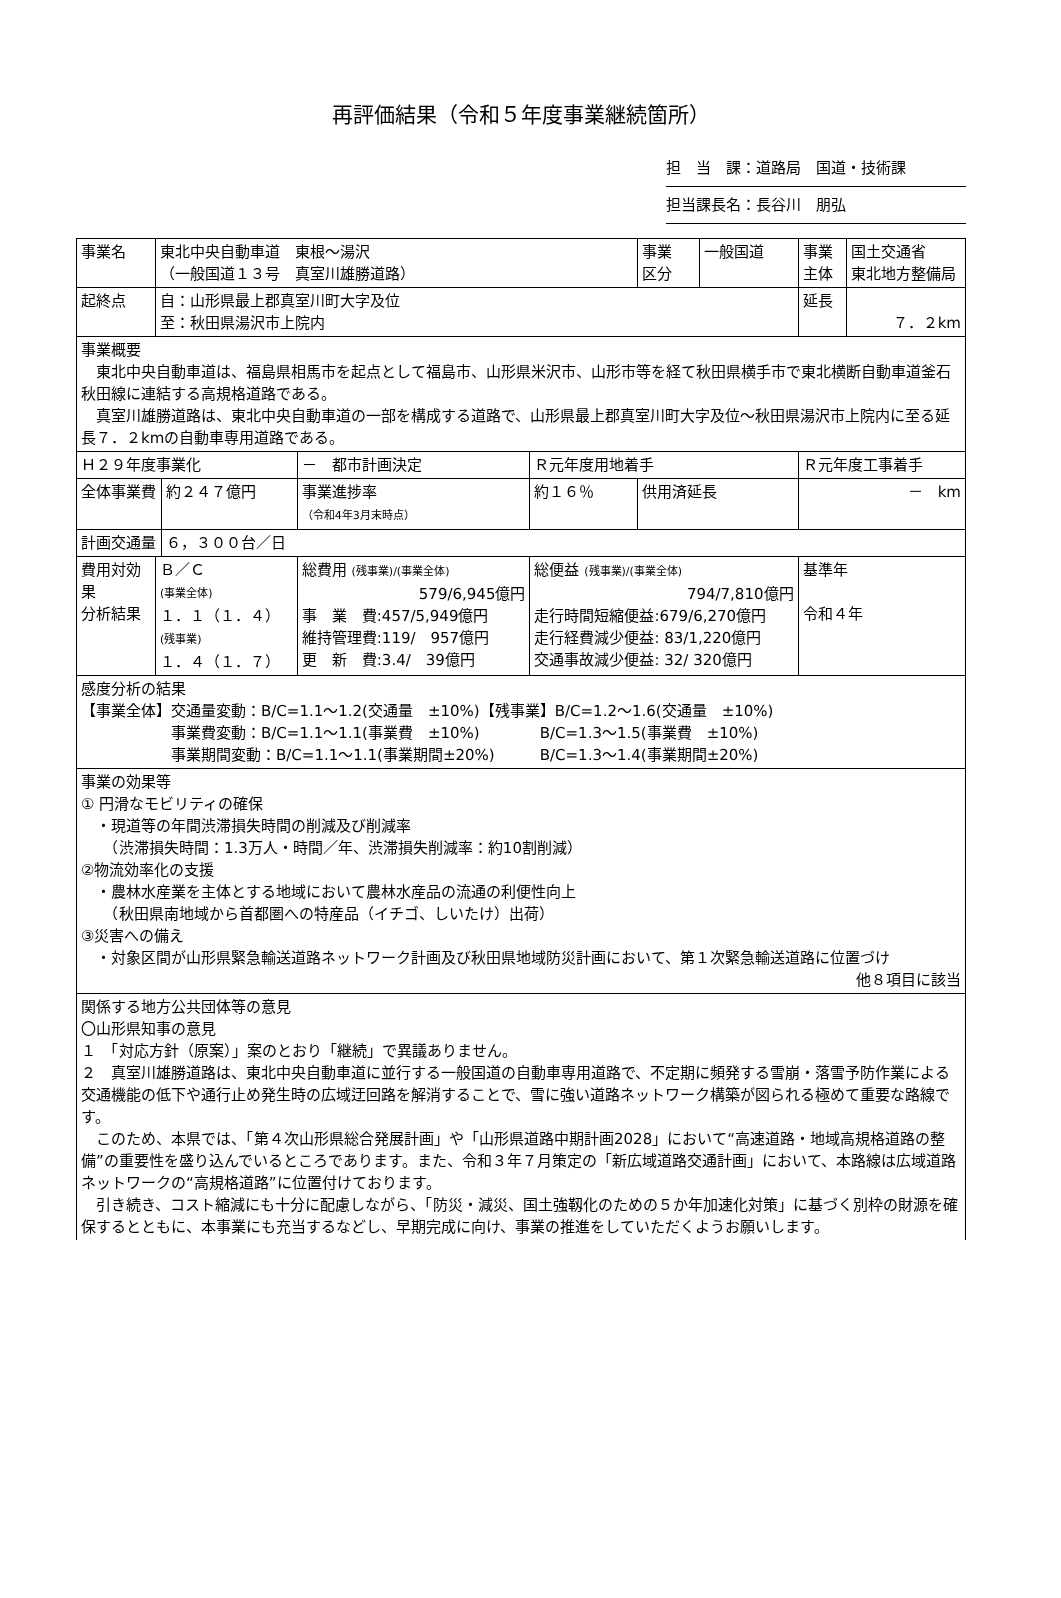再評価結果（令和５年度事業継続箇所）
担　当　課：道路局　国道・技術課
担当課長名：長谷川　朋弘
| 事業名 | 東北中央自動車道 東根～湯沢 （一般国道１３号 真室川雄勝道路） | | | | 事業 区分 | 一般国道 | 事業 主体 | 国土交通省 東北地方整備局 |
| 起終点 | 自：山形県最上郡真室川町大字及位 至：秋田県湯沢市上院内 | | | | | | 延長 | ７．２km |
| 事業概要 東北中央自動車道は、福島県相馬市を起点として福島市、山形県米沢市、山形市等を経て秋田県横手市で東北横断自動車道釜石秋田線に連結する高規格道路である。 真室川雄勝道路は、東北中央自動車道の一部を構成する道路で、山形県最上郡真室川町大字及位～秋田県湯沢市上院内に至る延長７．２kmの自動車専用道路である。 | | | | | | | | |
| Ｈ２９年度事業化 | | | － 都市計画決定 | Ｒ元年度用地着手 | | | Ｒ元年度工事着手 | |
| 全体事業費 | | 約２４７億円 | 事業進捗率 （令和4年3月末時点） | 約１６％ | 供用済延長 | | － km | |
| 計画交通量 | | ６，３００台／日 | | | | | | |
| 費用対効果 分析結果 | Ｂ／Ｃ (事業全体) １．１（１．４） (残事業) １．４（１．７） | | 総費用 (残事業)/(事業全体) 579/6,945億円 事 業 費:457/5,949億円 維持管理費:119/ 957億円 更 新 費:3.4/ 39億円 | 総便益 (残事業)/(事業全体) 794/7,810億円 走行時間短縮便益:679/6,270億円 走行経費減少便益: 83/1,220億円 交通事故減少便益: 32/ 320億円 | | | 基準年 令和４年 | |
| 感度分析の結果 【事業全体】交通量変動：B/C=1.1～1.2(交通量 ±10%)【残事業】B/C=1.2～1.6(交通量 ±10%) 事業費変動：B/C=1.1～1.1(事業費 ±10%) B/C=1.3～1.5(事業費 ±10%) 事業期間変動：B/C=1.1～1.1(事業期間±20%) B/C=1.3～1.4(事業期間±20%) | | | | | | | | |
| 事業の効果等 ① 円滑なモビリティの確保 ・現道等の年間渋滞損失時間の削減及び削減率 （渋滞損失時間：1.3万人・時間／年、渋滞損失削減率：約10割削減） ②物流効率化の支援 ・農林水産業を主体とする地域において農林水産品の流通の利便性向上 （秋田県南地域から首都圏への特産品（イチゴ、しいたけ）出荷） ③災害への備え ・対象区間が山形県緊急輸送道路ネットワーク計画及び秋田県地域防災計画において、第１次緊急輸送道路に位置づけ 他８項目に該当 | | | | | | | | |
| 関係する地方公共団体等の意見 〇山形県知事の意見 １ 「対応方針（原案）」案のとおり「継続」で異議ありません。 ２ 真室川雄勝道路は、東北中央自動車道に並行する一般国道の自動車専用道路で、不定期に頻発する雪崩・落雪予防作業による交通機能の低下や通行止め発生時の広域迂回路を解消することで、雪に強い道路ネットワーク構築が図られる極めて重要な路線です。 このため、本県では、「第４次山形県総合発展計画」や「山形県道路中期計画2028」において“高速道路・地域高規格道路の整備”の重要性を盛り込んでいるところであります。また、令和３年７月策定の「新広域道路交通計画」において、本路線は広域道路ネットワークの“高規格道路”に位置付けております。 引き続き、コスト縮減にも十分に配慮しながら、「防災・減災、国土強靱化のための５か年加速化対策」に基づく別枠の財源を確保するとともに、本事業にも充当するなどし、早期完成に向け、事業の推進をしていただくようお願いします。 | | | | | | | | |